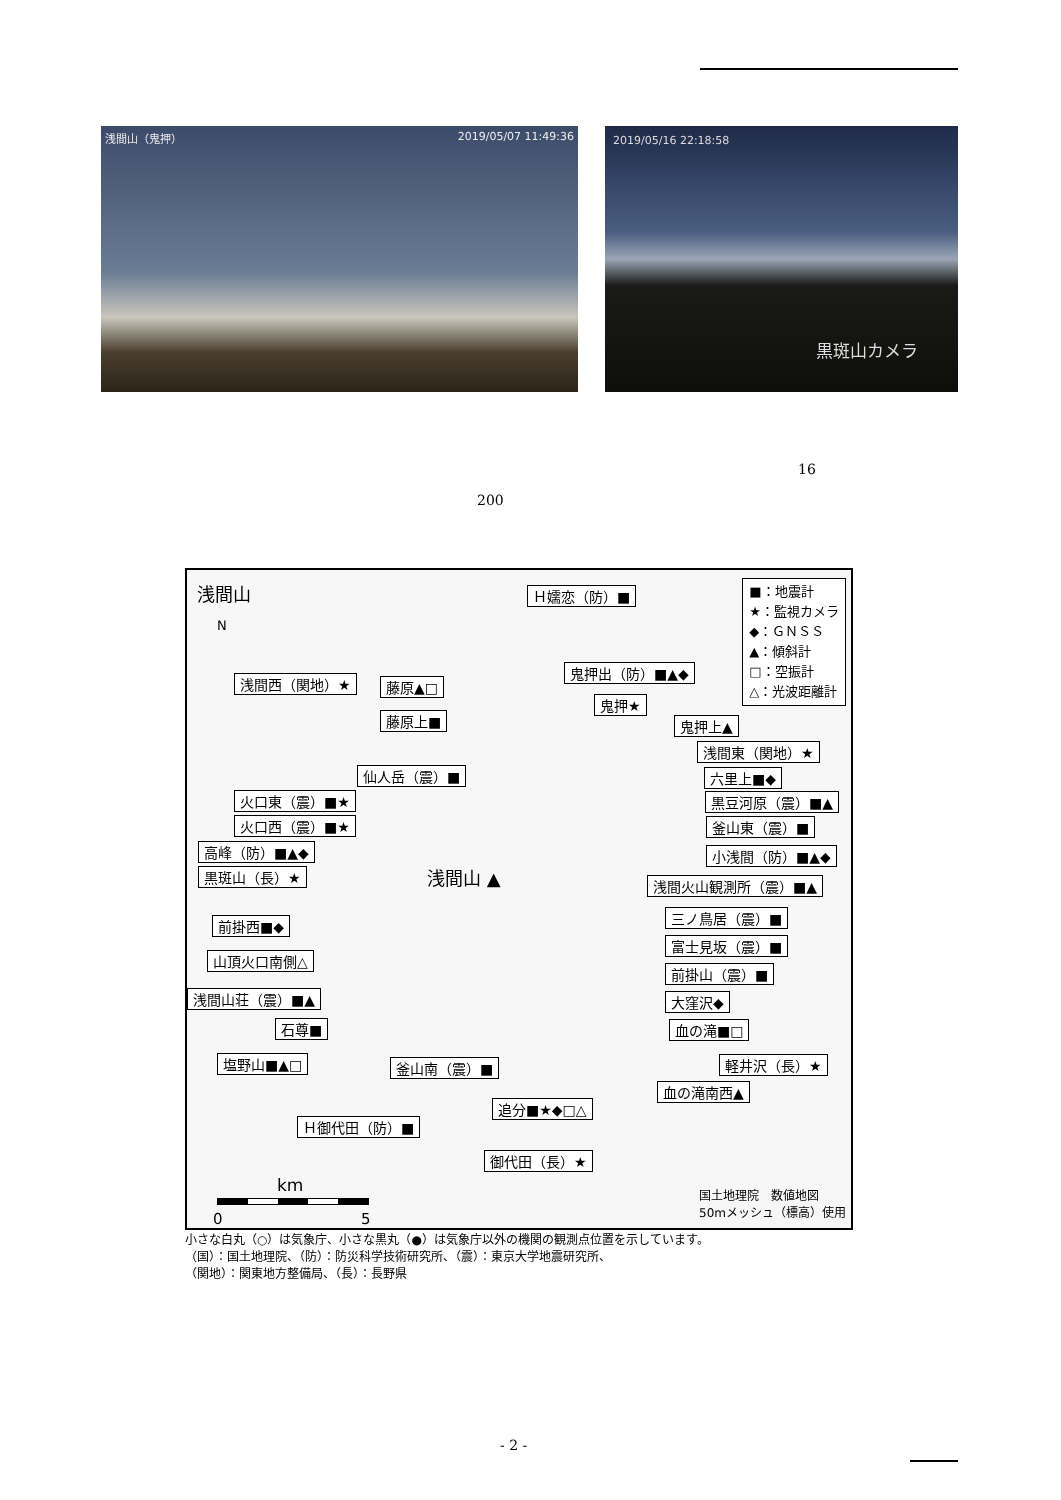浅間山（鬼押） 2019/05/07 11:49:36
2019/05/16 22:18:58
黒斑山カメラ
16
200
浅間山
■：地震計
★：監視カメラ
◆：ＧＮＳＳ
▲：傾斜計
□：空振計
△：光波距離計
N
Ｈ嬬恋（防）■
浅間西（関地）★ 藤原▲□
鬼押出（防）■▲◆
鬼押★
鬼押上▲
藤原上■
浅間東（関地）★
仙人岳（震）■ 六里上■◆
火口東（震）■★ 黒豆河原（震）■▲
火口西（震）■★ 釜山東（震）■
高峰（防）■▲◆ 小浅間（防）■▲◆
浅間山 ▲
黒斑山（長）★
浅間火山観測所（震）■▲
三ノ鳥居（震）■
前掛西■◆
富士見坂（震）■
山頂火口南側△
前掛山（震）■
浅間山荘（震）■▲ 大窪沢◆
石尊■ 血の滝■□
塩野山■▲□ 釜山南（震）■ 軽井沢（長）★
血の滝南西▲
追分■★◆□△
Ｈ御代田（防）■
御代田（長）★
km
0 5
国土地理院　数値地図
50mメッシュ（標高）使用
小さな白丸（○）は気象庁、小さな黒丸（●）は気象庁以外の機関の観測点位置を示しています。
（国）：国土地理院、（防）：防災科学技術研究所、（震）：東京大学地震研究所、
（関地）：関東地方整備局、（長）：長野県
- 2 -